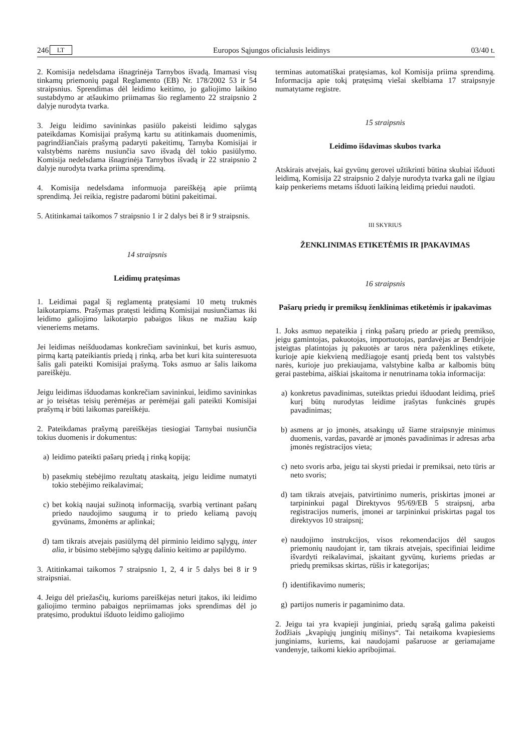246 LT Europos Sąjungos oficialusis leidinys 03/40 t.
2. Komisija nedelsdama išnagrinėja Tarnybos išvadą. Imamasi visų tinkamų priemonių pagal Reglamento (EB) Nr. 178/2002 53 ir 54 straipsnius. Sprendimas dėl leidimo keitimo, jo galiojimo laikino sustabdymo ar atšaukimo priimamas šio reglamento 22 straipsnio 2 dalyje nurodyta tvarka.
3. Jeigu leidimo savininkas pasiūlo pakeisti leidimo sąlygas pateikdamas Komisijai prašymą kartu su atitinkamais duomenimis, pagrindžiančiais prašymą padaryti pakeitimų, Tarnyba Komisijai ir valstybėms narėms nusiunčia savo išvadą dėl tokio pasiūlymo. Komisija nedelsdama išnagrinėja Tarnybos išvadą ir 22 straipsnio 2 dalyje nurodyta tvarka priima sprendimą.
4. Komisija nedelsdama informuoja pareiškėją apie priimtą sprendimą. Jei reikia, registre padaromi būtini pakeitimai.
5. Atitinkamai taikomos 7 straipsnio 1 ir 2 dalys bei 8 ir 9 straipsnis.
14 straipsnis
Leidimų pratęsimas
1. Leidimai pagal šį reglamentą pratęsiami 10 metų trukmės laikotarpiams. Prašymas pratęsti leidimą Komisijai nusiunčiamas iki leidimo galiojimo laikotarpio pabaigos likus ne mažiau kaip vieneriems metams.
Jei leidimas neišduodamas konkrečiam savininkui, bet kuris asmuo, pirmą kartą pateikiantis priedą į rinką, arba bet kuri kita suinteresuota šalis gali pateikti Komisijai prašymą. Toks asmuo ar šalis laikoma pareiškėju.
Jeigu leidimas išduodamas konkrečiam savininkui, leidimo savininkas ar jo teisėtas teisių perėmėjas ar perėmėjai gali pateikti Komisijai prašymą ir būti laikomas pareiškėju.
2. Pateikdamas prašymą pareiškėjas tiesiogiai Tarnybai nusiunčia tokius duomenis ir dokumentus:
a) leidimo pateikti pašarų priedą į rinką kopiją;
b) pasekmių stebėjimo rezultatų ataskaitą, jeigu leidime numatyti tokio stebėjimo reikalavimai;
c) bet kokią naujai sužinotą informaciją, svarbią vertinant pašarų priedo naudojimo saugumą ir to priedo keliamą pavojų gyvūnams, žmonėms ar aplinkai;
d) tam tikrais atvejais pasiūlymą dėl pirminio leidimo sąlygų, inter alia, ir būsimo stebėjimo sąlygų dalinio keitimo ar papildymo.
3. Atitinkamai taikomos 7 straipsnio 1, 2, 4 ir 5 dalys bei 8 ir 9 straipsniai.
4. Jeigu dėl priežasčių, kurioms pareiškėjas neturi įtakos, iki leidimo galiojimo termino pabaigos nepriimamas joks sprendimas dėl jo pratęsimo, produktui išduoto leidimo galiojimo
terminas automatiškai pratęsiamas, kol Komisija priima sprendimą. Informacija apie tokį pratęsimą viešai skelbiama 17 straipsnyje numatytame registre.
15 straipsnis
Leidimo išdavimas skubos tvarka
Atskirais atvejais, kai gyvūnų gerovei užtikrinti būtina skubiai išduoti leidimą, Komisija 22 straipsnio 2 dalyje nurodyta tvarka gali ne ilgiau kaip penkeriems metams išduoti laikiną leidimą priedui naudoti.
III SKYRIUS
ŽENKLINIMAS ETIKETĖMIS IR ĮPAKAVIMAS
16 straipsnis
Pašarų priedų ir premiksų ženklinimas etiketėmis ir įpakavimas
1. Joks asmuo nepateikia į rinką pašarų priedo ar priedų premikso, jeigu gamintojas, pakuotojas, importuotojas, pardavėjas ar Bendrijoje įsteigtas platintojas jų pakuotės ar taros nėra paženklinęs etikete, kurioje apie kiekvieną medžiagoje esantį priedą bent tos valstybės narės, kurioje juo prekiaujama, valstybine kalba ar kalbomis būtų gerai pastebima, aiškiai įskaitoma ir nenutrinama tokia informacija:
a) konkretus pavadinimas, suteiktas priedui išduodant leidimą, prieš kurį būtų nurodytas leidime įrašytas funkcinės grupės pavadinimas;
b) asmens ar jo įmonės, atsakingų už šiame straipsnyje minimus duomenis, vardas, pavardė ar įmonės pavadinimas ir adresas arba įmonės registracijos vieta;
c) neto svoris arba, jeigu tai skysti priedai ir premiksai, neto tūris ar neto svoris;
d) tam tikrais atvejais, patvirtinimo numeris, priskirtas įmonei ar tarpininkui pagal Direktyvos 95/69/EB 5 straipsnį, arba registracijos numeris, įmonei ar tarpininkui priskirtas pagal tos direktyvos 10 straipsnį;
e) naudojimo instrukcijos, visos rekomendacijos dėl saugos priemonių naudojant ir, tam tikrais atvejais, specifiniai leidime išvardyti reikalavimai, įskaitant gyvūnų, kuriems priedas ar priedų premiksas skirtas, rūšis ir kategorijas;
f) identifikavimo numeris;
g) partijos numeris ir pagaminimo data.
2. Jeigu tai yra kvapieji junginiai, priedų sąrašą galima pakeisti žodžiais „kvapiųjų junginių mišinys“. Tai netaikoma kvapiesiems junginiams, kuriems, kai naudojami pašaruose ar geriamajame vandenyje, taikomi kiekio apribojimai.